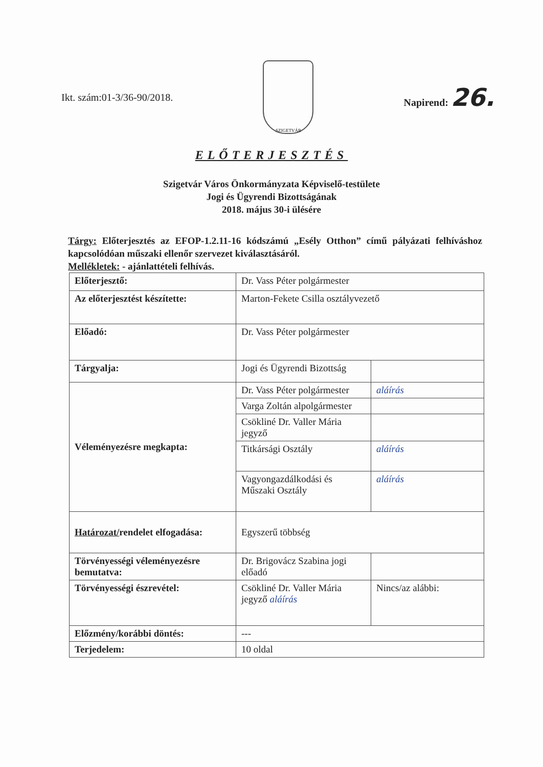Ikt. szám:01-3/36-90/2018.
SZIGETVÁR
Napirend: 26.
ELŐTERJESZTÉS
Szigetvár Város Önkormányzata Képviselő-testülete
Jogi és Ügyrendi Bizottságának
2018. május 30-i ülésére
Tárgy: Előterjesztés az EFOP-1.2.11-16 kódszámú „Esély Otthon” című pályázati felhíváshoz kapcsolódóan műszaki ellenőr szervezet kiválasztásáról.
Mellékletek: - ajánlattételi felhívás.
| Előterjesztő: | Dr. Vass Péter polgármester | |
| Az előterjesztést készítette: | Marton-Fekete Csilla osztályvezető | |
| Előadó: | Dr. Vass Péter polgármester | |
| Tárgyalja: | Jogi és Ügyrendi Bizottság | |
| Véleményezésre megkapta: | Dr. Vass Péter polgármester | aláírás |
| | Varga Zoltán alpolgármester | |
| | Csökliné Dr. Valler Mária jegyző | |
| | Titkársági Osztály | aláírás |
| | Vagyongazdálkodási és Műszaki Osztály | aláírás |
| Határozat/ rendelet elfogadása: | Egyszerű többség | |
| Törvényességi véleményezésre bemutatva: | Dr. Brigovácz Szabina jogi előadó | |
| Törvényességi észrevétel: | Csökliné Dr. Valler Mária jegyző aláírás | Nincs/az alábbi: |
| Előzmény/korábbi döntés: | --- | |
| Terjedelem: | 10 oldal | |